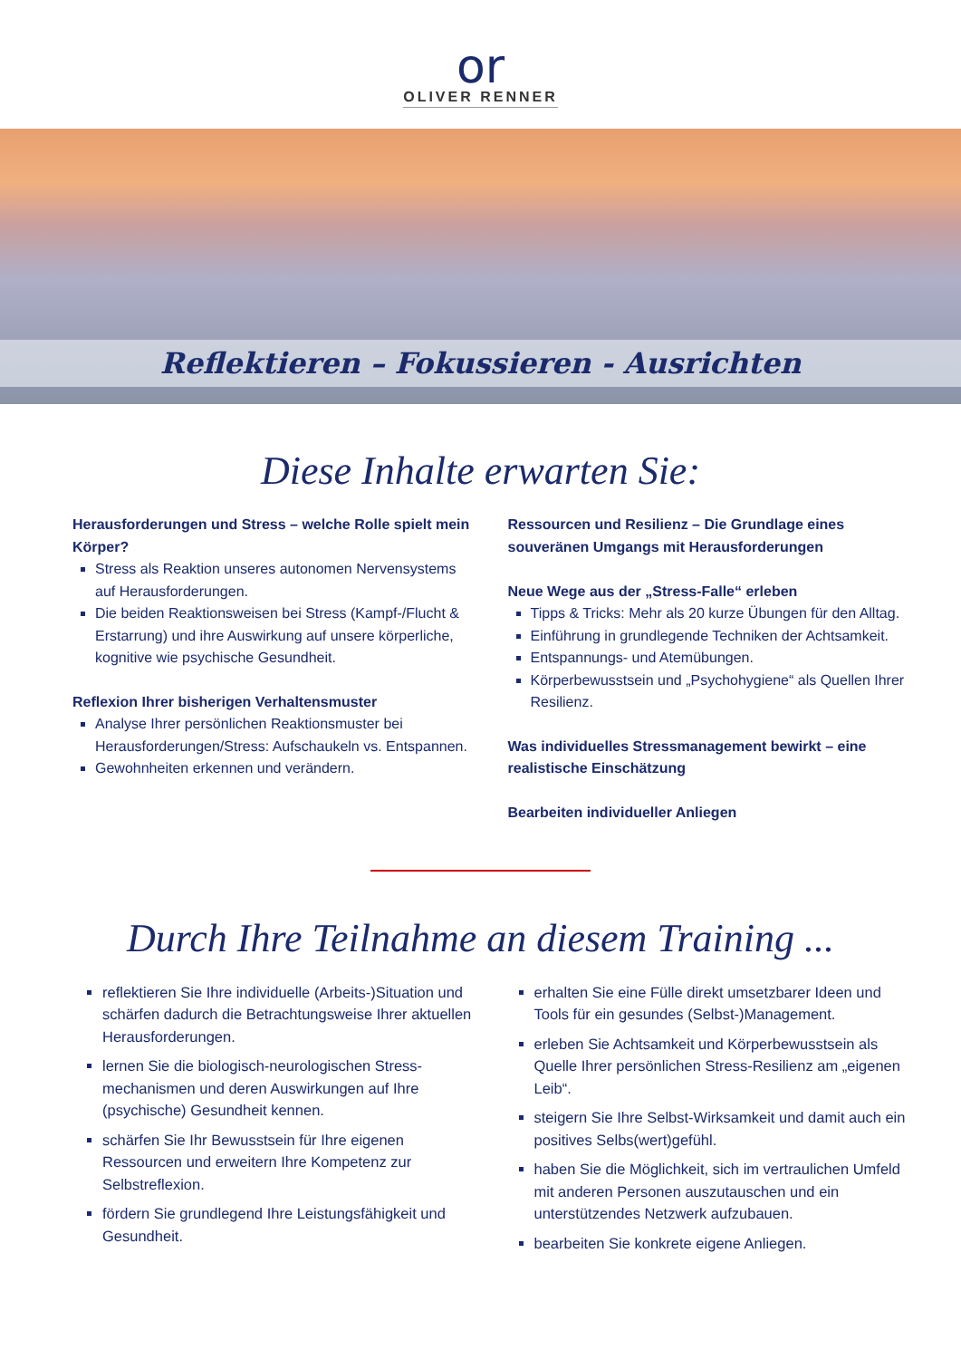or
OLIVER RENNER
Reflektieren – Fokussieren - Ausrichten
Diese Inhalte erwarten Sie:
Herausforderungen und Stress – welche Rolle spielt mein Körper?
Stress als Reaktion unseres autonomen Nervensystems auf Herausforderungen.
Die beiden Reaktionsweisen bei Stress (Kampf-/Flucht & Erstarrung) und ihre Auswirkung auf unsere körperliche, kognitive wie psychische Gesundheit.
Reflexion Ihrer bisherigen Verhaltensmuster
Analyse Ihrer persönlichen Reaktionsmuster bei Herausforderungen/Stress: Aufschaukeln vs. Entspannen.
Gewohnheiten erkennen und verändern.
Ressourcen und Resilienz – Die Grundlage eines souveränen Umgangs mit Herausforderungen
Neue Wege aus der „Stress-Falle“ erleben
Tipps & Tricks: Mehr als 20 kurze Übungen für den Alltag.
Einführung in grundlegende Techniken der Achtsamkeit.
Entspannungs- und Atemübungen.
Körperbewusstsein und „Psychohygiene“ als Quellen Ihrer Resilienz.
Was individuelles Stressmanagement bewirkt – eine realistische Einschätzung
Bearbeiten individueller Anliegen
Durch Ihre Teilnahme an diesem Training ...
reflektieren Sie Ihre individuelle (Arbeits-)Situation und schärfen dadurch die Betrachtungsweise Ihrer aktuellen Herausforderungen.
lernen Sie die biologisch-neurologischen Stress-mechanismen und deren Auswirkungen auf Ihre (psychische) Gesundheit kennen.
schärfen Sie Ihr Bewusstsein für Ihre eigenen Ressourcen und erweitern Ihre Kompetenz zur Selbstreflexion.
fördern Sie grundlegend Ihre Leistungsfähigkeit und Gesundheit.
erhalten Sie eine Fülle direkt umsetzbarer Ideen und Tools für ein gesundes (Selbst-)Management.
erleben Sie Achtsamkeit und Körperbewusstsein als Quelle Ihrer persönlichen Stress-Resilienz am „eigenen Leib“.
steigern Sie Ihre Selbst-Wirksamkeit und damit auch ein positives Selbs(wert)gefühl.
haben Sie die Möglichkeit, sich im vertraulichen Umfeld mit anderen Personen auszutauschen und ein unterstützendes Netzwerk aufzubauen.
bearbeiten Sie konkrete eigene Anliegen.